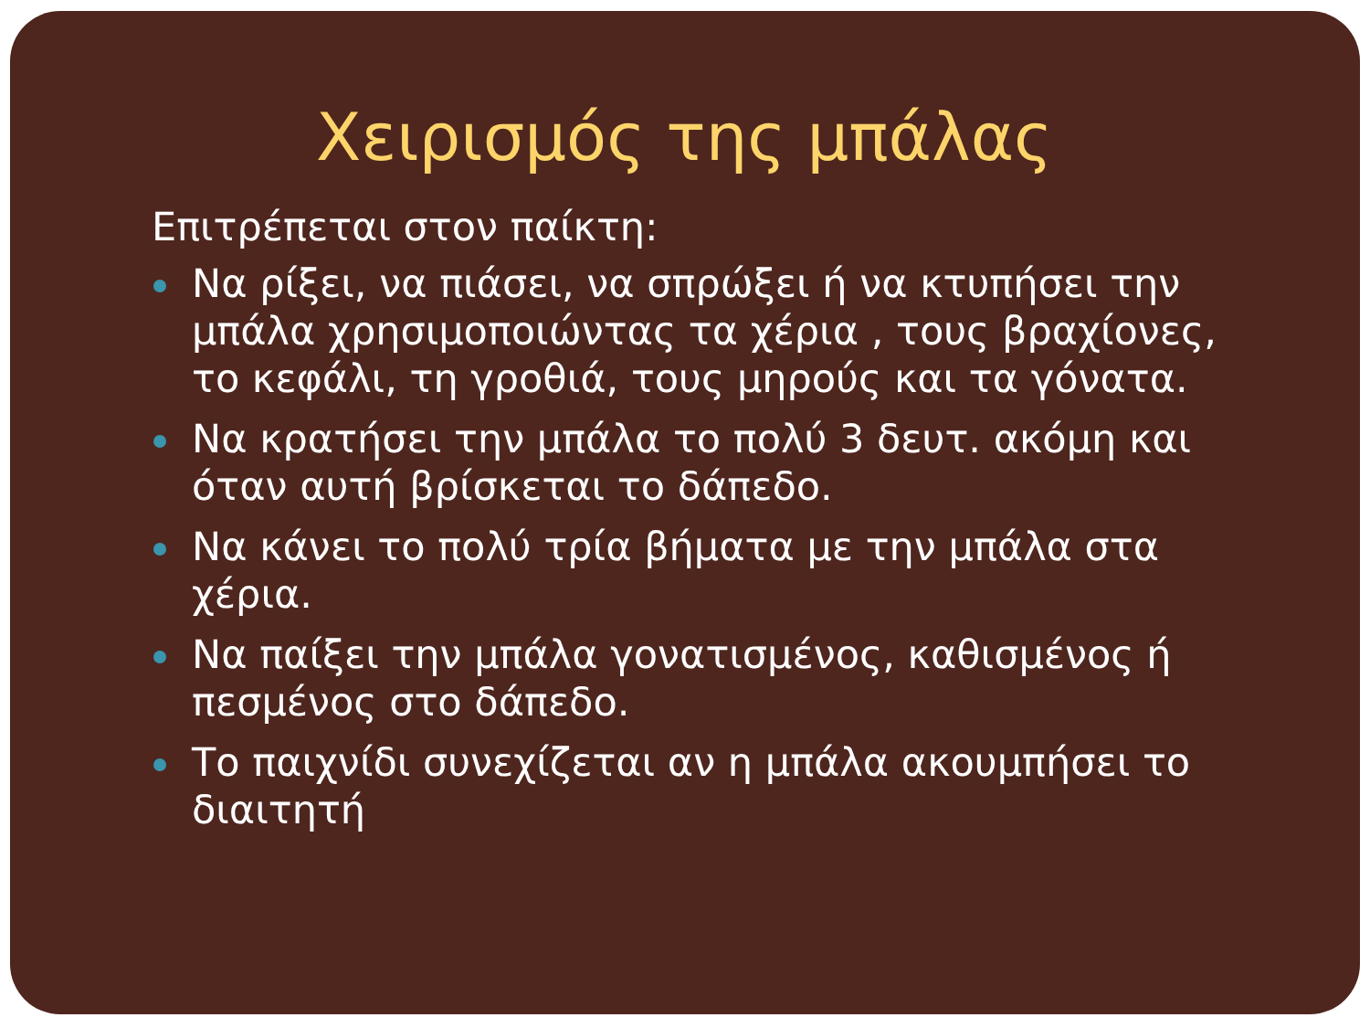Χειρισμός της μπάλας
Επιτρέπεται στον παίκτη:
Να ρίξει, να πιάσει, να σπρώξει ή να κτυπήσει την μπάλα χρησιμοποιώντας τα χέρια , τους βραχίονες, το κεφάλι, τη γροθιά, τους μηρούς και τα γόνατα.
Να κρατήσει την μπάλα το πολύ 3 δευτ. ακόμη και όταν αυτή βρίσκεται το δάπεδο.
Να κάνει το πολύ τρία βήματα με την μπάλα στα χέρια.
Να παίξει την μπάλα γονατισμένος, καθισμένος ή πεσμένος στο δάπεδο.
Το παιχνίδι συνεχίζεται αν η μπάλα ακουμπήσει το διαιτητή